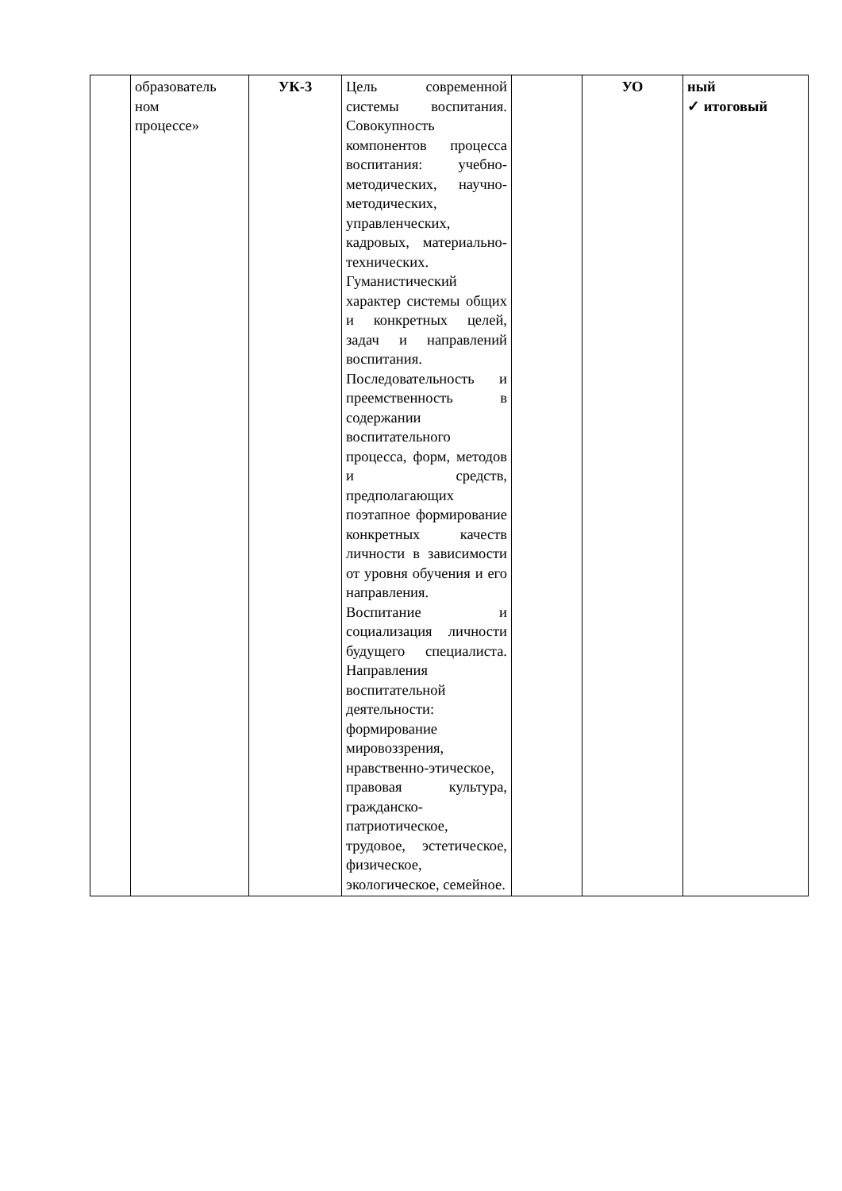| | образователь ном процессе» | УК-3 | Цель современной системы воспитания. Совокупность компонентов процесса воспитания: учебно-методических, научно-методических, управленческих, кадровых, материально-технических. Гуманистический характер системы общих и конкретных целей, задач и направлений воспитания. Последовательность и преемственность в содержании воспитательного процесса, форм, методов и средств, предполагающих поэтапное формирование конкретных качеств личности в зависимости от уровня обучения и его направления. Воспитание и социализация личности будущего специалиста. Направления воспитательной деятельности: формирование мировоззрения, нравственно-этическое, правовая культура, гражданско-патриотическое, трудовое, эстетическое, физическое, экологическое, семейное. | | УО | ный ✓ итоговый |